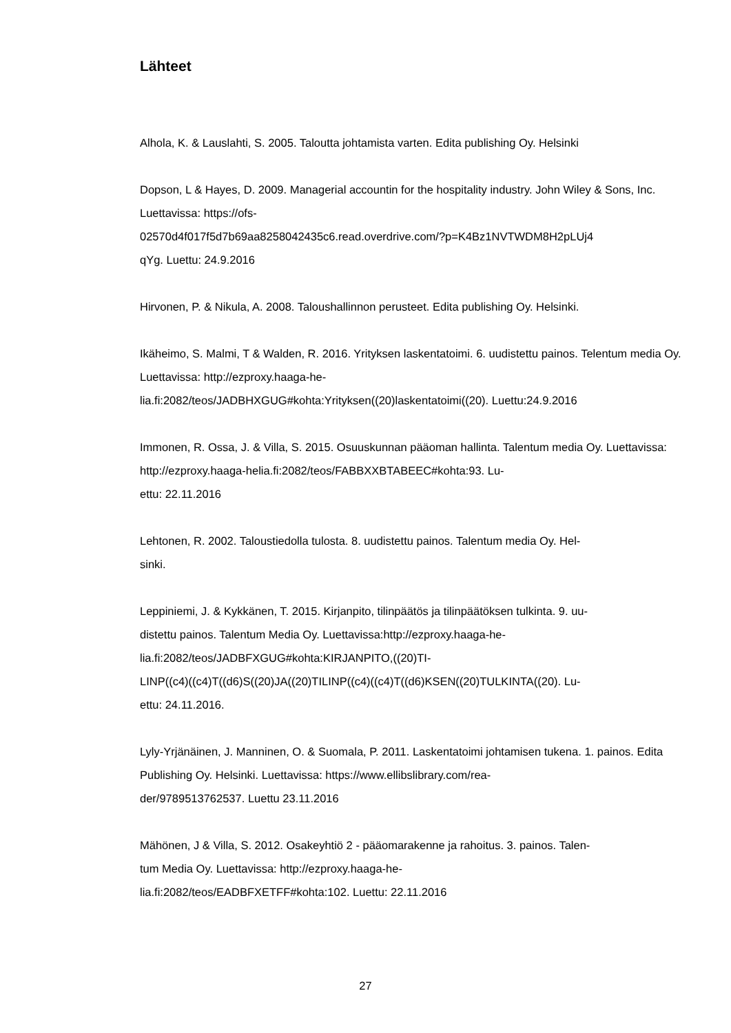Lähteet
Alhola, K. & Lauslahti, S. 2005. Taloutta johtamista varten. Edita publishing Oy. Helsinki
Dopson, L & Hayes, D. 2009. Managerial accountin for the hospitality industry. John Wiley & Sons, Inc. Luettavissa: https://ofs-
02570d4f017f5d7b69aa8258042435c6.read.overdrive.com/?p=K4Bz1NVTWDM8H2pLUj4
qYg. Luettu: 24.9.2016
Hirvonen, P. & Nikula, A. 2008. Taloushallinnon perusteet. Edita publishing Oy. Helsinki.
Ikäheimo, S. Malmi, T & Walden, R. 2016. Yrityksen laskentatoimi. 6. uudistettu painos. Telentum media Oy. Luettavissa: http://ezproxy.haaga-he-
lia.fi:2082/teos/JADBHXGUG#kohta:Yrityksen((20)laskentatoimi((20). Luettu:24.9.2016
Immonen, R. Ossa, J. & Villa, S. 2015. Osuuskunnan pääoman hallinta. Talentum media Oy. Luettavissa: http://ezproxy.haaga-helia.fi:2082/teos/FABBXXBTABEEC#kohta:93. Lu-
ettu: 22.11.2016
Lehtonen, R. 2002. Taloustiedolla tulosta. 8. uudistettu painos. Talentum media Oy. Hel-
sinki.
Leppiniemi, J. & Kykkänen, T. 2015. Kirjanpito, tilinpäätös ja tilinpäätöksen tulkinta. 9. uu-
distettu painos. Talentum Media Oy. Luettavissa:http://ezproxy.haaga-he-
lia.fi:2082/teos/JADBFXGUG#kohta:KIRJANPITO,((20)TI-
LINP((c4)((c4)T((d6)S((20)JA((20)TILINP((c4)((c4)T((d6)KSEN((20)TULKINTA((20). Lu-
ettu: 24.11.2016.
Lyly-Yrjänäinen, J. Manninen, O. & Suomala, P. 2011. Laskentatoimi johtamisen tukena. 1. painos. Edita Publishing Oy. Helsinki. Luettavissa: https://www.ellibslibrary.com/rea-
der/9789513762537. Luettu 23.11.2016
Mähönen, J & Villa, S. 2012. Osakeyhtiö 2 - pääomarakenne ja rahoitus. 3. painos. Talen-
tum Media Oy. Luettavissa: http://ezproxy.haaga-he-
lia.fi:2082/teos/EADBFXETFF#kohta:102. Luettu: 22.11.2016
27